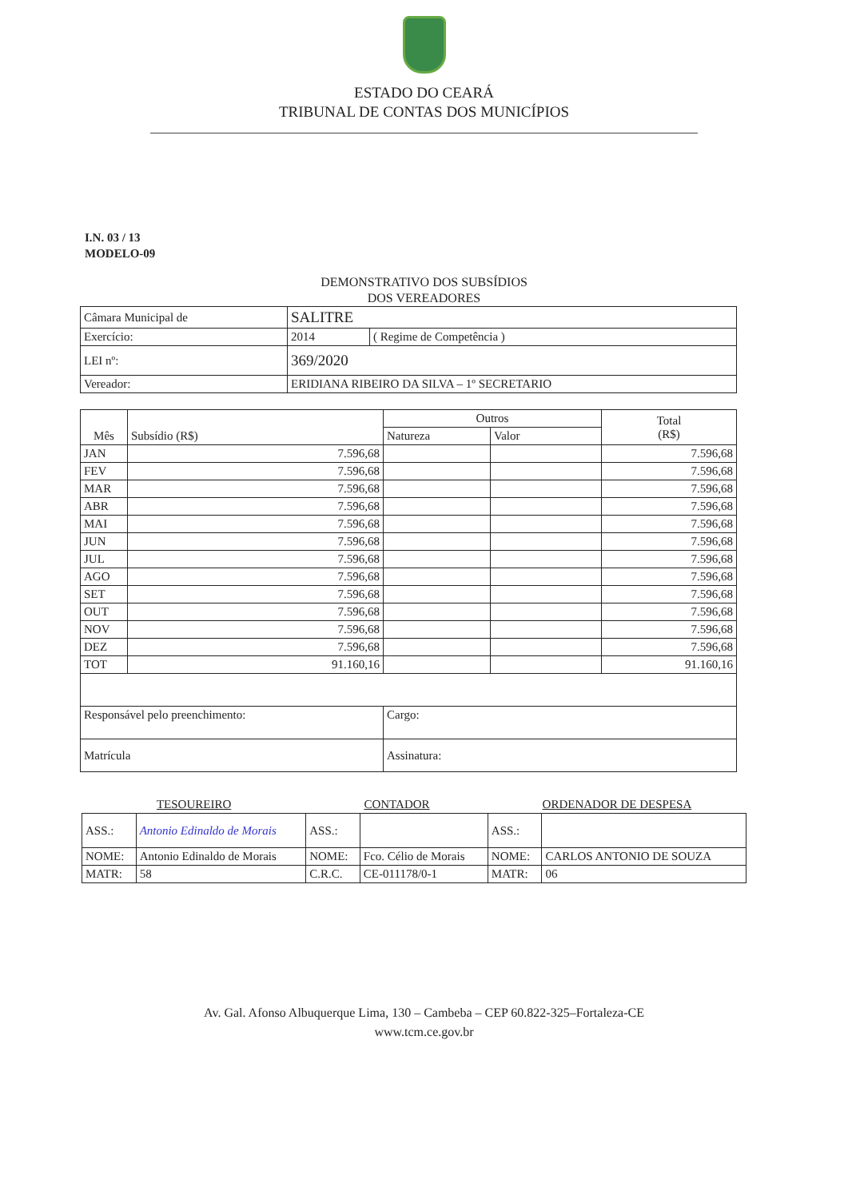ESTADO DO CEARÁ
TRIBUNAL DE CONTAS DOS MUNICÍPIOS
I.N. 03 / 13
MODELO-09
DEMONSTRATIVO DOS SUBSÍDIOS
DOS VEREADORES
| Câmara Municipal de | SALITRE | |
| Exercício: | 2014 | ( Regime de Competência ) |
| LEI nº: | 369/2020 | |
| Vereador: | ERIDIANA RIBEIRO DA SILVA – 1º SECRETARIO | |
| Mês | Subsídio (R$) | Outros | | Total (R$) |
| --- | --- | --- | --- | --- |
| | | Natureza | Valor | |
| JAN | 7.596,68 | | | 7.596,68 |
| FEV | 7.596,68 | | | 7.596,68 |
| MAR | 7.596,68 | | | 7.596,68 |
| ABR | 7.596,68 | | | 7.596,68 |
| MAI | 7.596,68 | | | 7.596,68 |
| JUN | 7.596,68 | | | 7.596,68 |
| JUL | 7.596,68 | | | 7.596,68 |
| AGO | 7.596,68 | | | 7.596,68 |
| SET | 7.596,68 | | | 7.596,68 |
| OUT | 7.596,68 | | | 7.596,68 |
| NOV | 7.596,68 | | | 7.596,68 |
| DEZ | 7.596,68 | | | 7.596,68 |
| TOT | 91.160,16 | | | 91.160,16 |
| Responsável pelo preenchimento: | | Cargo: | | |
| Matrícula | | Assinatura: | | |
| TESOUREIRO | | CONTADOR | | ORDENADOR DE DESPESA | |
| ASS.: | Antonio Edinaldo de Morais | ASS.: | | ASS.: | |
| NOME: | Antonio Edinaldo de Morais | NOME: | Fco. Célio de Morais | NOME: | CARLOS ANTONIO DE SOUZA |
| MATR: | 58 | C.R.C. | CE-011178/0-1 | MATR: | 06 |
Av. Gal. Afonso Albuquerque Lima, 130 – Cambeba – CEP 60.822-325–Fortaleza-CE
www.tcm.ce.gov.br